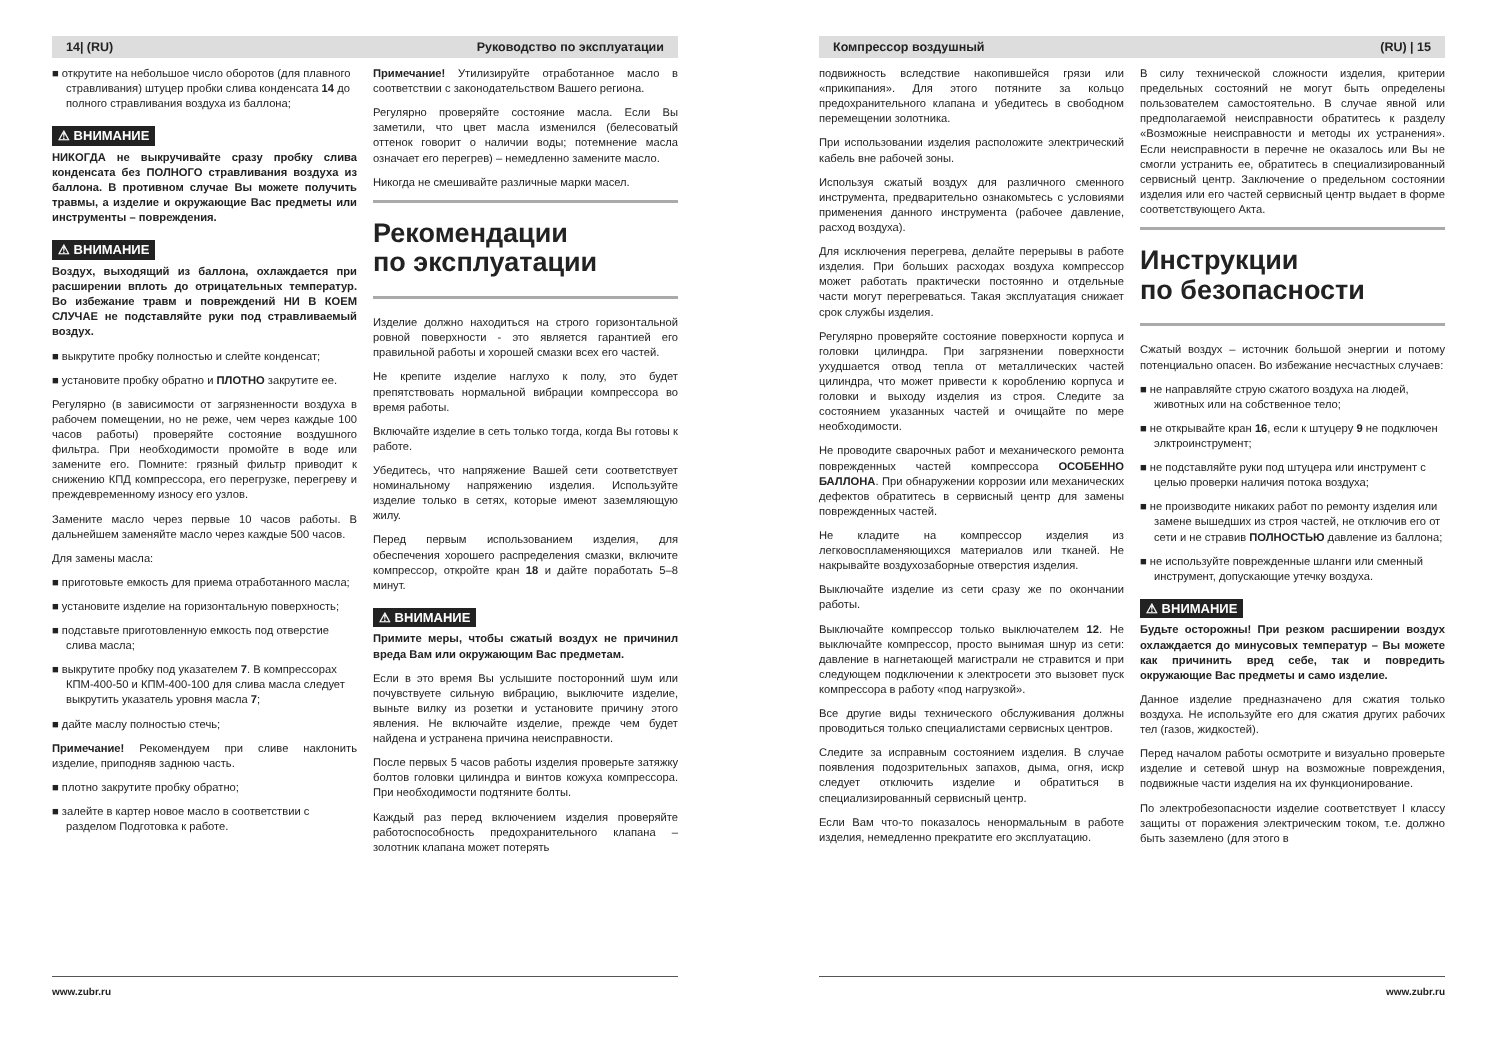14| (RU) Руководство по эксплуатации
■ открутите на небольшое число оборотов (для плавного стравливания) штуцер пробки слива конденсата 14 до полного стравливания воздуха из баллона;
⚠ ВНИМАНИЕ
НИКОГДА не выкручивайте сразу пробку слива конденсата без ПОЛНОГО стравливания воздуха из баллона. В противном случае Вы можете получить травмы, а изделие и окружающие Вас предметы или инструменты – повреждения.
⚠ ВНИМАНИЕ
Воздух, выходящий из баллона, охлаждается при расширении вплоть до отрицательных температур. Во избежание травм и повреждений НИ В КОЕМ СЛУЧАЕ не подставляйте руки под стравливаемый воздух.
■ выкрутите пробку полностью и слейте конденсат;
■ установите пробку обратно и ПЛОТНО закрутите ее.
Регулярно (в зависимости от загрязненности воздуха в рабочем помещении, но не реже, чем через каждые 100 часов работы) проверяйте состояние воздушного фильтра. При необходимости промойте в воде или замените его. Помните: грязный фильтр приводит к снижению КПД компрессора, его перегрузке, перегреву и преждевременному износу его узлов.
Замените масло через первые 10 часов работы. В дальнейшем заменяйте масло через каждые 500 часов.
Для замены масла:
■ приготовьте емкость для приема отработанного масла;
■ установите изделие на горизонтальную поверхность;
■ подставьте приготовленную емкость под отверстие слива масла;
■ выкрутите пробку под указателем 7. В компрессорах КПМ-400-50 и КПМ-400-100 для слива масла следует выкрутить указатель уровня масла 7;
■ дайте маслу полностью стечь;
Примечание! Рекомендуем при сливе наклонить изделие, приподняв заднюю часть.
■ плотно закрутите пробку обратно;
■ залейте в картер новое масло в соответствии с разделом Подготовка к работе.
Примечание! Утилизируйте отработанное масло в соответствии с законодательством Вашего региона.
Регулярно проверяйте состояние масла. Если Вы заметили, что цвет масла изменился (белесоватый оттенок говорит о наличии воды; потемнение масла означает его перегрев) – немедленно замените масло.
Никогда не смешивайте различные марки масел.
Рекомендации
по эксплуатации
Изделие должно находиться на строго горизонтальной ровной поверхности - это является гарантией его правильной работы и хорошей смазки всех его частей.
Не крепите изделие наглухо к полу, это будет препятствовать нормальной вибрации компрессора во время работы.
Включайте изделие в сеть только тогда, когда Вы готовы к работе.
Убедитесь, что напряжение Вашей сети соответствует номинальному напряжению изделия. Используйте изделие только в сетях, которые имеют заземляющую жилу.
Перед первым использованием изделия, для обеспечения хорошего распределения смазки, включите компрессор, откройте кран 18 и дайте поработать 5–8 минут.
⚠ ВНИМАНИЕ
Примите меры, чтобы сжатый воздух не причинил вреда Вам или окружающим Вас предметам.
Если в это время Вы услышите посторонний шум или почувствуете сильную вибрацию, выключите изделие, выньте вилку из розетки и установите причину этого явления. Не включайте изделие, прежде чем будет найдена и устранена причина неисправности.
После первых 5 часов работы изделия проверьте затяжку болтов головки цилиндра и винтов кожуха компрессора. При необходимости подтяните болты.
Каждый раз перед включением изделия проверяйте работоспособность предохранительного клапана – золотник клапана может потерять
www.zubr.ru
Компрессор воздушный (RU) | 15
подвижность вследствие накопившейся грязи или «прикипания». Для этого потяните за кольцо предохранительного клапана и убедитесь в свободном перемещении золотника.
При использовании изделия расположите электрический кабель вне рабочей зоны.
Используя сжатый воздух для различного сменного инструмента, предварительно ознакомьтесь с условиями применения данного инструмента (рабочее давление, расход воздуха).
Для исключения перегрева, делайте перерывы в работе изделия. При больших расходах воздуха компрессор может работать практически постоянно и отдельные части могут перегреваться. Такая эксплуатация снижает срок службы изделия.
Регулярно проверяйте состояние поверхности корпуса и головки цилиндра. При загрязнении поверхности ухудшается отвод тепла от металлических частей цилиндра, что может привести к короблению корпуса и головки и выходу изделия из строя. Следите за состоянием указанных частей и очищайте по мере необходимости.
Не проводите сварочных работ и механического ремонта поврежденных частей компрессора ОСОБЕННО БАЛЛОНА. При обнаружении коррозии или механических дефектов обратитесь в сервисный центр для замены поврежденных частей.
Не кладите на компрессор изделия из легковоспламеняющихся материалов или тканей. Не накрывайте воздухозаборные отверстия изделия.
Выключайте изделие из сети сразу же по окончании работы.
Выключайте компрессор только выключателем 12. Не выключайте компрессор, просто вынимая шнур из сети: давление в нагнетающей магистрали не стравится и при следующем подключении к электросети это вызовет пуск компрессора в работу «под нагрузкой».
Все другие виды технического обслуживания должны проводиться только специалистами сервисных центров.
Следите за исправным состоянием изделия. В случае появления подозрительных запахов, дыма, огня, искр следует отключить изделие и обратиться в специализированный сервисный центр.
Если Вам что-то показалось ненормальным в работе изделия, немедленно прекратите его эксплуатацию.
В силу технической сложности изделия, критерии предельных состояний не могут быть определены пользователем самостоятельно. В случае явной или предполагаемой неисправности обратитесь к разделу «Возможные неисправности и методы их устранения». Если неисправности в перечне не оказалось или Вы не смогли устранить ее, обратитесь в специализированный сервисный центр. Заключение о предельном состоянии изделия или его частей сервисный центр выдает в форме соответствующего Акта.
Инструкции
по безопасности
Сжатый воздух – источник большой энергии и потому потенциально опасен. Во избежание несчастных случаев:
■ не направляйте струю сжатого воздуха на людей, животных или на собственное тело;
■ не открывайте кран 16, если к штуцеру 9 не подключен элктроинструмент;
■ не подставляйте руки под штуцера или инструмент с целью проверки наличия потока воздуха;
■ не производите никаких работ по ремонту изделия или замене вышедших из строя частей, не отключив его от сети и не стравив ПОЛНОСТЬЮ давление из баллона;
■ не используйте поврежденные шланги или сменный инструмент, допускающие утечку воздуха.
⚠ ВНИМАНИЕ
Будьте осторожны! При резком расширении воздух охлаждается до минусовых температур – Вы можете как причинить вред себе, так и повредить окружающие Вас предметы и само изделие.
Данное изделие предназначено для сжатия только воздуха. Не используйте его для сжатия других рабочих тел (газов, жидкостей).
Перед началом работы осмотрите и визуально проверьте изделие и сетевой шнур на возможные повреждения, подвижные части изделия на их функционирование.
По электробезопасности изделие соответствует I классу защиты от поражения электрическим током, т.е. должно быть заземлено (для этого в
www.zubr.ru